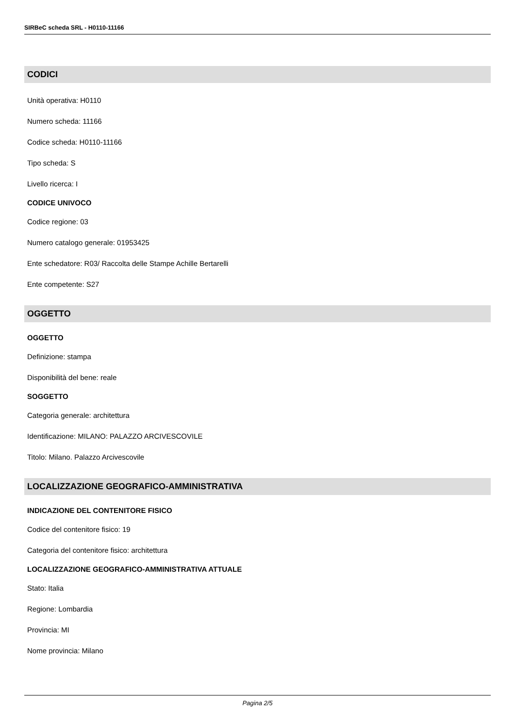SIRBeC scheda SRL - H0110-11166
CODICI
Unità operativa: H0110
Numero scheda: 11166
Codice scheda: H0110-11166
Tipo scheda: S
Livello ricerca: I
CODICE UNIVOCO
Codice regione: 03
Numero catalogo generale: 01953425
Ente schedatore: R03/ Raccolta delle Stampe Achille Bertarelli
Ente competente: S27
OGGETTO
OGGETTO
Definizione: stampa
Disponibilità del bene: reale
SOGGETTO
Categoria generale: architettura
Identificazione: MILANO: PALAZZO ARCIVESCOVILE
Titolo: Milano. Palazzo Arcivescovile
LOCALIZZAZIONE GEOGRAFICO-AMMINISTRATIVA
INDICAZIONE DEL CONTENITORE FISICO
Codice del contenitore fisico: 19
Categoria del contenitore fisico: architettura
LOCALIZZAZIONE GEOGRAFICO-AMMINISTRATIVA ATTUALE
Stato: Italia
Regione: Lombardia
Provincia: MI
Nome provincia: Milano
Pagina 2/5